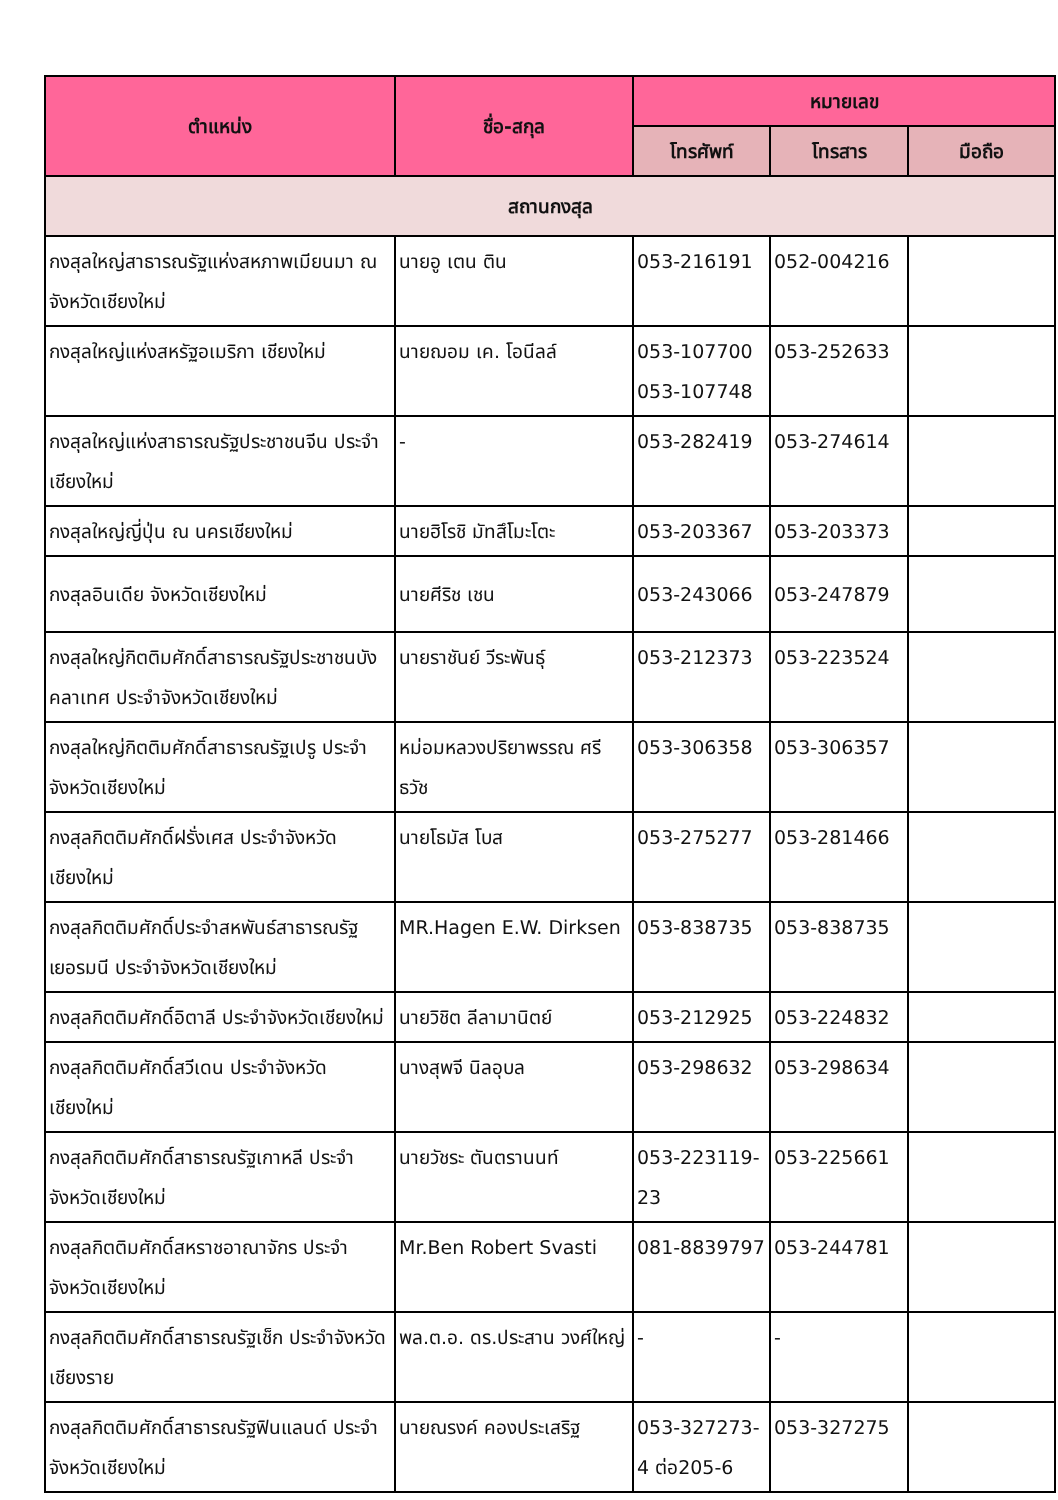| ตำแหน่ง | ชื่อ-สกุล | หมายเลข | | |
| --- | --- | --- | --- | --- |
| | | โทรศัพท์ | โทรสาร | มือถือ |
| สถานกงสุล | | | | |
| กงสุลใหญ่สาธารณรัฐแห่งสหภาพเมียนมา ณ จังหวัดเชียงใหม่ | นายอู เตน ติน | 053-216191 | 052-004216 | |
| กงสุลใหญ่แห่งสหรัฐอเมริกา เชียงใหม่ | นายฌอม เค. โอนีลล์ | 053-107700 053-107748 | 053-252633 | |
| กงสุลใหญ่แห่งสาธารณรัฐประชาชนจีน ประจำเชียงใหม่ | - | 053-282419 | 053-274614 | |
| กงสุลใหญ่ญี่ปุ่น ณ นครเชียงใหม่ | นายฮิโรชิ มัทสึโมะโตะ | 053-203367 | 053-203373 | |
| กงสุลอินเดีย จังหวัดเชียงใหม่ | นายศีริช เชน | 053-243066 | 053-247879 | |
| กงสุลใหญ่กิตติมศักดิ์สาธารณรัฐประชาชนบังคลาเทศ ประจำจังหวัดเชียงใหม่ | นายราชันย์ วีระพันธุ์ | 053-212373 | 053-223524 | |
| กงสุลใหญ่กิตติมศักดิ์สาธารณรัฐเปรู ประจำจังหวัดเชียงใหม่ | หม่อมหลวงปริยาพรรณ ศรีธวัช | 053-306358 | 053-306357 | |
| กงสุลกิตติมศักดิ์ฝรั่งเศส ประจำจังหวัดเชียงใหม่ | นายโธมัส โบส | 053-275277 | 053-281466 | |
| กงสุลกิตติมศักดิ์ประจำสหพันธ์สาธารณรัฐเยอรมนี ประจำจังหวัดเชียงใหม่ | MR.Hagen E.W. Dirksen | 053-838735 | 053-838735 | |
| กงสุลกิตติมศักดิ์อิตาลี ประจำจังหวัดเชียงใหม่ | นายวิชิต ลีลามานิตย์ | 053-212925 | 053-224832 | |
| กงสุลกิตติมศักดิ์สวีเดน ประจำจังหวัดเชียงใหม่ | นางสุพจี นิลอุบล | 053-298632 | 053-298634 | |
| กงสุลกิตติมศักดิ์สาธารณรัฐเกาหลี ประจำจังหวัดเชียงใหม่ | นายวัชระ ตันตรานนท์ | 053-223119-23 | 053-225661 | |
| กงสุลกิตติมศักดิ์สหราชอาณาจักร ประจำจังหวัดเชียงใหม่ | Mr.Ben Robert Svasti | 081-8839797 | 053-244781 | |
| กงสุลกิตติมศักดิ์สาธารณรัฐเช็ก ประจำจังหวัดเชียงราย | พล.ต.อ. ดร.ประสาน วงศ์ใหญ่ | - | - | |
| กงสุลกิตติมศักดิ์สาธารณรัฐฟินแลนด์ ประจำจังหวัดเชียงใหม่ | นายณรงค์ คองประเสริฐ | 053-327273-4 ต่อ205-6 | 053-327275 | |